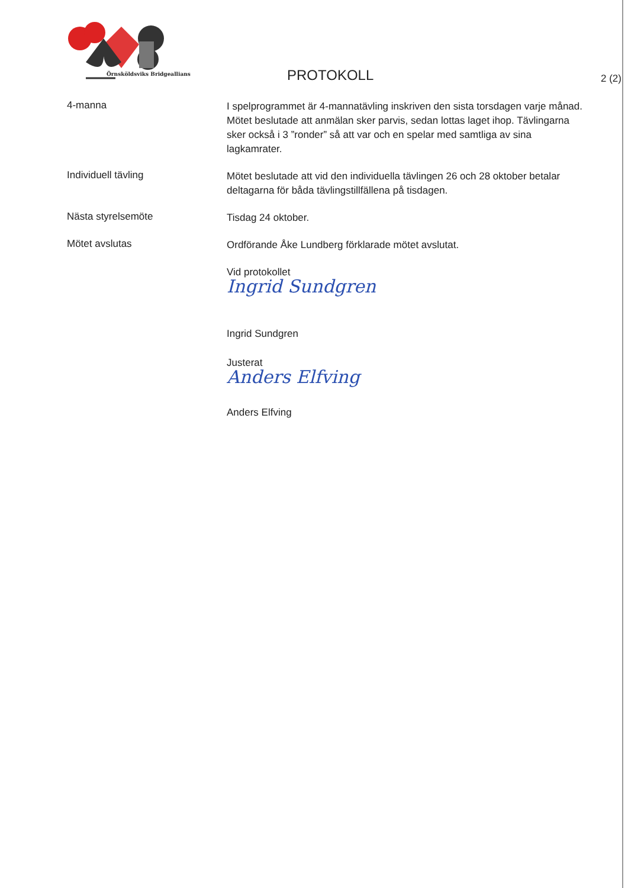Örnsköldsviks Bridgeallians
PROTOKOLL
2 (2)
4-manna
I spelprogrammet är 4-mannatävling inskriven den sista torsdagen varje månad. Mötet beslutade att anmälan sker parvis, sedan lottas laget ihop. Tävlingarna sker också i 3 ”ronder” så att var och en spelar med samtliga av sina lagkamrater.
Individuell tävling
Mötet beslutade att vid den individuella tävlingen 26 och 28 oktober betalar deltagarna för båda tävlingstillfällena på tisdagen.
Nästa styrelsemöte
Tisdag 24 oktober.
Mötet avslutas
Ordförande Åke Lundberg förklarade mötet avslutat.
Vid protokollet
Ingrid Sundgren
Ingrid Sundgren
Justerat
Anders Elfving
Anders Elfving